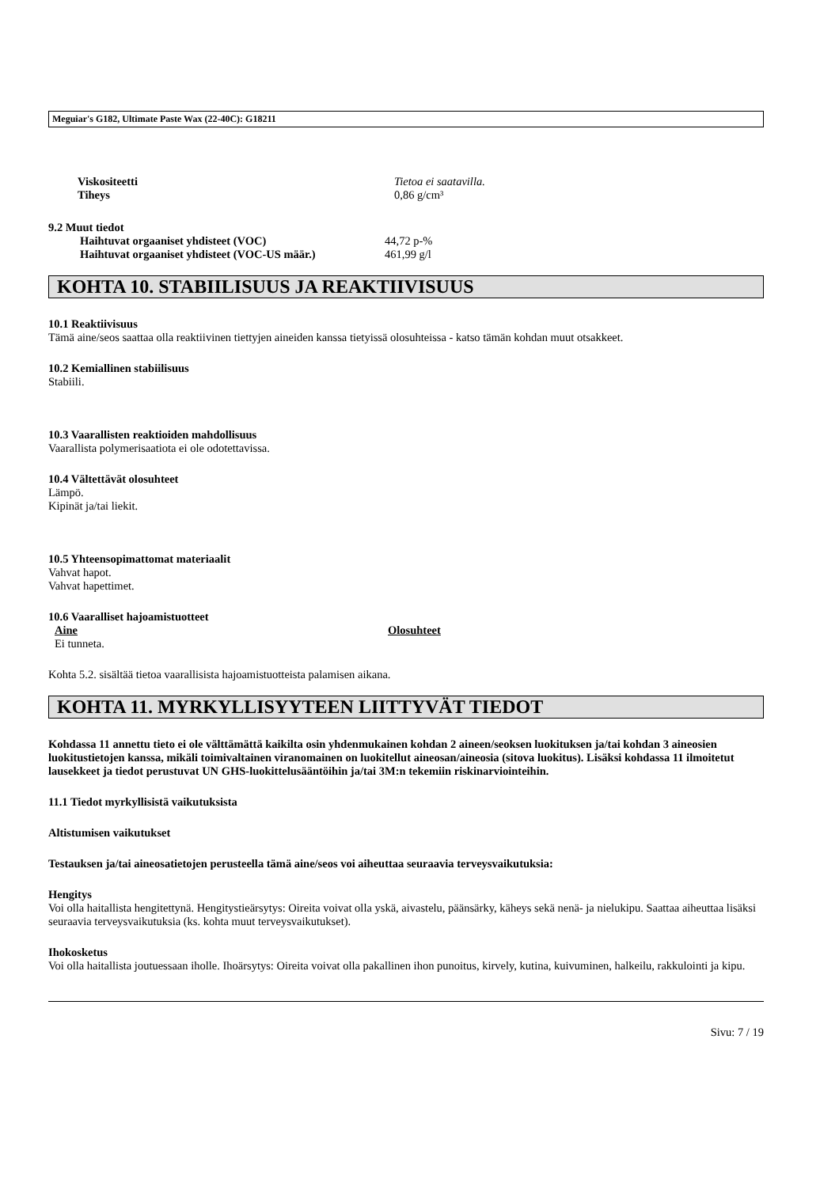Meguiar's G182, Ultimate Paste Wax (22-40C): G18211
Viskositeetti Tietoa ei saatavilla.
Tiheys 0,86 g/cm³
9.2 Muut tiedot
Haihtuvat orgaaniset yhdisteet (VOC) 44,72 p-%
Haihtuvat orgaaniset yhdisteet (VOC-US määr.) 461,99 g/l
KOHTA 10. STABIILISUUS JA REAKTIIVISUUS
10.1 Reaktiivisuus
Tämä aine/seos saattaa olla reaktiivinen tiettyjen aineiden kanssa tietyissä olosuhteissa - katso tämän kohdan muut otsakkeet.
10.2 Kemiallinen stabiilisuus
Stabiili.
10.3 Vaarallisten reaktioiden mahdollisuus
Vaarallista polymerisaatiota ei ole odotettavissa.
10.4 Vältettävät olosuhteet
Lämpö.
Kipinät ja/tai liekit.
10.5 Yhteensopimattomat materiaalit
Vahvat hapot.
Vahvat hapettimet.
10.6 Vaaralliset hajoamistuotteet
Aine Olosuhteet
Ei tunneta.
Kohta 5.2. sisältää tietoa vaarallisista hajoamistuotteista palamisen aikana.
KOHTA 11. MYRKYLLISYYTEEN LIITTYVÄT TIEDOT
Kohdassa 11 annettu tieto ei ole välttämättä kaikilta osin yhdenmukainen kohdan 2 aineen/seoksen luokituksen ja/tai kohdan 3 aineosien luokitustietojen kanssa, mikäli toimivaltainen viranomainen on luokitellut aineosan/aineosia (sitova luokitus). Lisäksi kohdassa 11 ilmoitetut lausekkeet ja tiedot perustuvat UN GHS-luokittelusääntöihin ja/tai 3M:n tekemiin riskinarviointeihin.
11.1 Tiedot myrkyllisistä vaikutuksista
Altistumisen vaikutukset
Testauksen ja/tai aineosatietojen perusteella tämä aine/seos voi aiheuttaa seuraavia terveysvaikutuksia:
Hengitys
Voi olla haitallista hengitettynä. Hengitystieärsytys: Oireita voivat olla yskä, aivastelu, päänsärky, käheys sekä nenä- ja nielukipu. Saattaa aiheuttaa lisäksi seuraavia terveysvaikutuksia (ks. kohta muut terveysvaikutukset).
Ihokosketus
Voi olla haitallista joutuessaan iholle. Ihoärsytys: Oireita voivat olla pakallinen ihon punoitus, kirvely, kutina, kuivuminen, halkeilu, rakkulointi ja kipu.
Sivu: 7 / 19